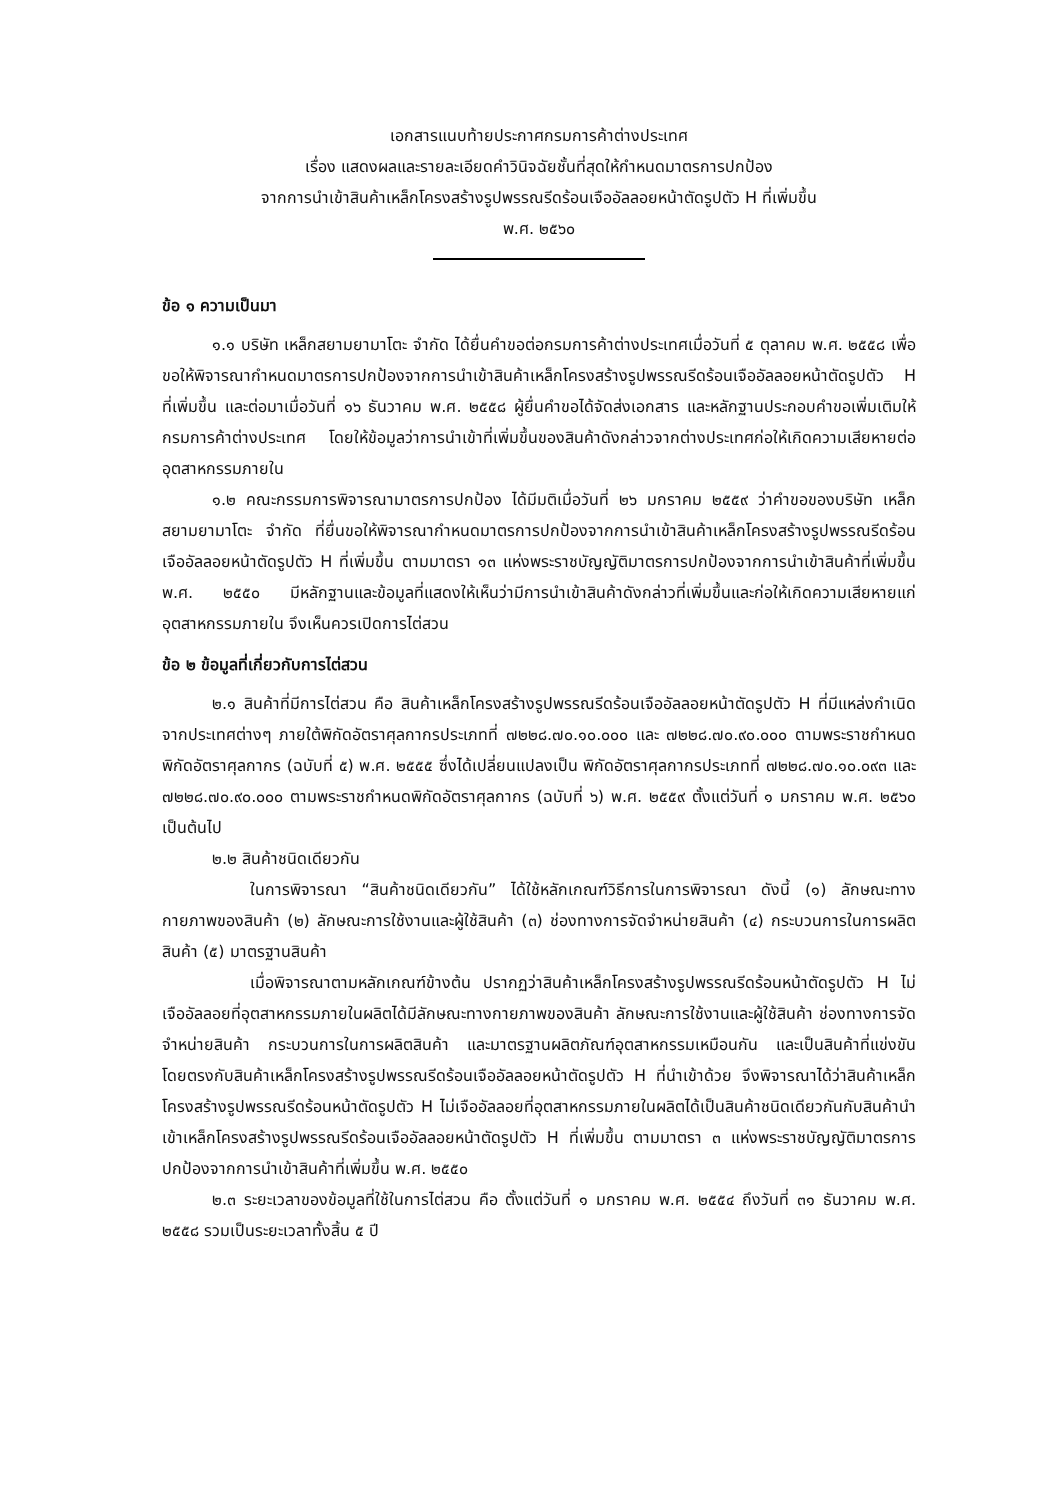เอกสารแนบท้ายประกาศกรมการค้าต่างประเทศ
เรื่อง แสดงผลและรายละเอียดคำวินิจฉัยชั้นที่สุดให้กำหนดมาตรการปกป้อง
จากการนำเข้าสินค้าเหล็กโครงสร้างรูปพรรณรีดร้อนเจืออัลลอยหน้าตัดรูปตัว H ที่เพิ่มขึ้น
พ.ศ. ๒๕๖๐
ข้อ ๑ ความเป็นมา
๑.๑ บริษัท เหล็กสยามยามาโตะ จำกัด ได้ยื่นคำขอต่อกรมการค้าต่างประเทศเมื่อวันที่ ๕ ตุลาคม พ.ศ. ๒๕๕๘ เพื่อขอให้พิจารณากำหนดมาตรการปกป้องจากการนำเข้าสินค้าเหล็กโครงสร้างรูปพรรณรีดร้อนเจืออัลลอยหน้าตัดรูปตัว H ที่เพิ่มขึ้น และต่อมาเมื่อวันที่ ๑๖ ธันวาคม พ.ศ. ๒๕๕๘ ผู้ยื่นคำขอได้จัดส่งเอกสาร และหลักฐานประกอบคำขอเพิ่มเติมให้กรมการค้าต่างประเทศ โดยให้ข้อมูลว่าการนำเข้าที่เพิ่มขึ้นของสินค้าดังกล่าวจากต่างประเทศก่อให้เกิดความเสียหายต่ออุตสาหกรรมภายใน
๑.๒ คณะกรรมการพิจารณามาตรการปกป้อง ได้มีมติเมื่อวันที่ ๒๖ มกราคม ๒๕๕๙ ว่าคำขอของบริษัท เหล็กสยามยามาโตะ จำกัด ที่ยื่นขอให้พิจารณากำหนดมาตรการปกป้องจากการนำเข้าสินค้าเหล็กโครงสร้างรูปพรรณรีดร้อนเจืออัลลอยหน้าตัดรูปตัว H ที่เพิ่มขึ้น ตามมาตรา ๑๓ แห่งพระราชบัญญัติมาตรการปกป้องจากการนำเข้าสินค้าที่เพิ่มขึ้น พ.ศ. ๒๕๕๐ มีหลักฐานและข้อมูลที่แสดงให้เห็นว่ามีการนำเข้าสินค้าดังกล่าวที่เพิ่มขึ้นและก่อให้เกิดความเสียหายแก่อุตสาหกรรมภายใน จึงเห็นควรเปิดการไต่สวน
ข้อ ๒ ข้อมูลที่เกี่ยวกับการไต่สวน
๒.๑ สินค้าที่มีการไต่สวน คือ สินค้าเหล็กโครงสร้างรูปพรรณรีดร้อนเจืออัลลอยหน้าตัดรูปตัว H ที่มีแหล่งกำเนิดจากประเทศต่างๆ ภายใต้พิกัดอัตราศุลกากรประเภทที่ ๗๒๒๘.๗๐.๑๐.๐๐๐ และ ๗๒๒๘.๗๐.๙๐.๐๐๐ ตามพระราชกำหนดพิกัดอัตราศุลกากร (ฉบับที่ ๕) พ.ศ. ๒๕๕๕ ซึ่งได้เปลี่ยนแปลงเป็น พิกัดอัตราศุลกากรประเภทที่ ๗๒๒๘.๗๐.๑๐.๐๙๓ และ ๗๒๒๘.๗๐.๙๐.๐๐๐ ตามพระราชกำหนดพิกัดอัตราศุลกากร (ฉบับที่ ๖) พ.ศ. ๒๕๕๙ ตั้งแต่วันที่ ๑ มกราคม พ.ศ. ๒๕๖๐ เป็นต้นไป
๒.๒ สินค้าชนิดเดียวกัน
ในการพิจารณา “สินค้าชนิดเดียวกัน” ได้ใช้หลักเกณฑ์วิธีการในการพิจารณา ดังนี้ (๑) ลักษณะทางกายภาพของสินค้า (๒) ลักษณะการใช้งานและผู้ใช้สินค้า (๓) ช่องทางการจัดจำหน่ายสินค้า (๔) กระบวนการในการผลิตสินค้า (๕) มาตรฐานสินค้า
เมื่อพิจารณาตามหลักเกณฑ์ข้างต้น ปรากฏว่าสินค้าเหล็กโครงสร้างรูปพรรณรีดร้อนหน้าตัดรูปตัว H ไม่เจืออัลลอยที่อุตสาหกรรมภายในผลิตได้มีลักษณะทางกายภาพของสินค้า ลักษณะการใช้งานและผู้ใช้สินค้า ช่องทางการจัดจำหน่ายสินค้า กระบวนการในการผลิตสินค้า และมาตรฐานผลิตภัณฑ์อุตสาหกรรมเหมือนกัน และเป็นสินค้าที่แข่งขันโดยตรงกับสินค้าเหล็กโครงสร้างรูปพรรณรีดร้อนเจืออัลลอยหน้าตัดรูปตัว H ที่นำเข้าด้วย จึงพิจารณาได้ว่าสินค้าเหล็กโครงสร้างรูปพรรณรีดร้อนหน้าตัดรูปตัว H ไม่เจืออัลลอยที่อุตสาหกรรมภายในผลิตได้เป็นสินค้าชนิดเดียวกันกับสินค้านำเข้าเหล็กโครงสร้างรูปพรรณรีดร้อนเจืออัลลอยหน้าตัดรูปตัว H ที่เพิ่มขึ้น ตามมาตรา ๓ แห่งพระราชบัญญัติมาตรการปกป้องจากการนำเข้าสินค้าที่เพิ่มขึ้น พ.ศ. ๒๕๕๐
๒.๓ ระยะเวลาของข้อมูลที่ใช้ในการไต่สวน คือ ตั้งแต่วันที่ ๑ มกราคม พ.ศ. ๒๕๕๔ ถึงวันที่ ๓๑ ธันวาคม พ.ศ. ๒๕๕๘ รวมเป็นระยะเวลาทั้งสิ้น ๕ ปี